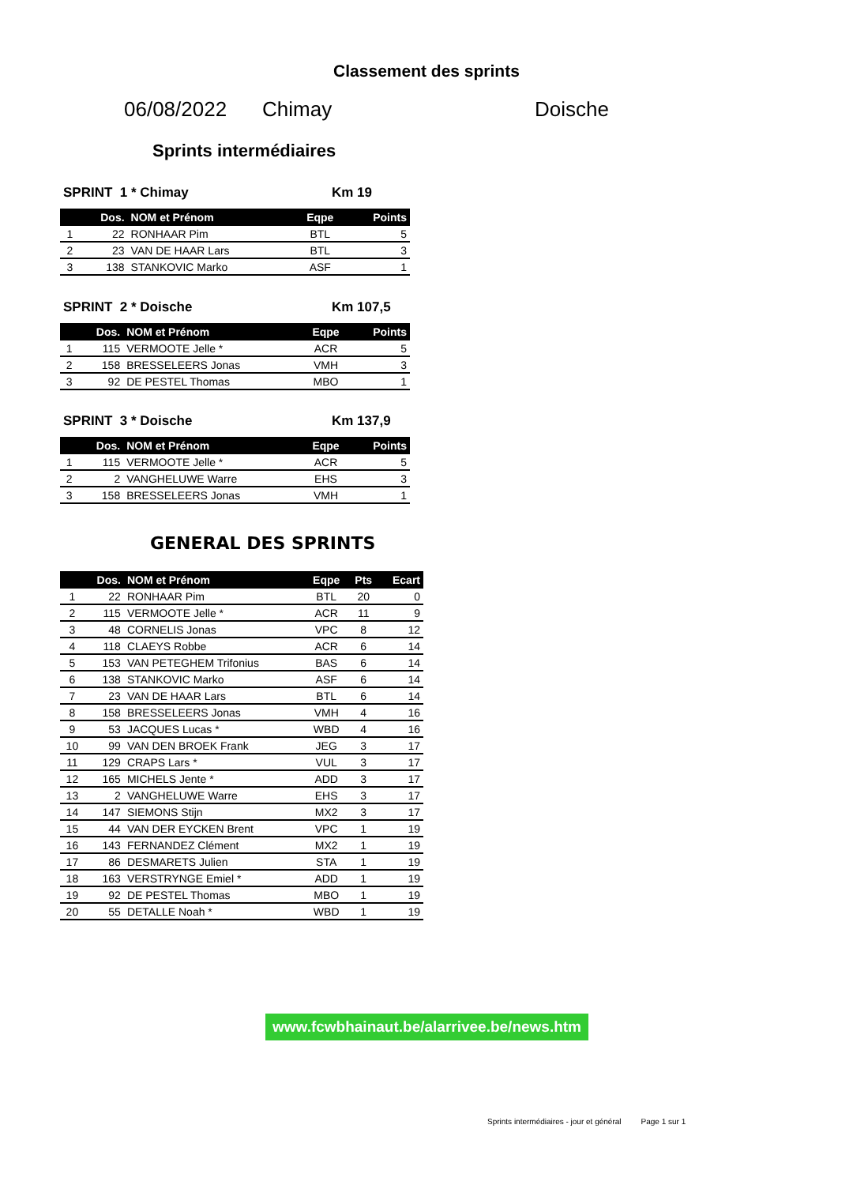Classement des sprints
06/08/2022 Chimay Doische
Sprints intermédiaires
SPRINT 1 * Chimay Km 19
| | Dos. | NOM et Prénom | Eqpe | Points |
| --- | --- | --- | --- | --- |
| 1 | 22 | RONHAAR Pim | BTL | 5 |
| 2 | 23 | VAN DE HAAR Lars | BTL | 3 |
| 3 | 138 | STANKOVIC Marko | ASF | 1 |
SPRINT 2 * Doische Km 107,5
| | Dos. | NOM et Prénom | Eqpe | Points |
| --- | --- | --- | --- | --- |
| 1 | 115 | VERMOOTE Jelle * | ACR | 5 |
| 2 | 158 | BRESSELEERS Jonas | VMH | 3 |
| 3 | 92 | DE PESTEL Thomas | MBO | 1 |
SPRINT 3 * Doische Km 137,9
| | Dos. | NOM et Prénom | Eqpe | Points |
| --- | --- | --- | --- | --- |
| 1 | 115 | VERMOOTE Jelle * | ACR | 5 |
| 2 | 2 | VANGHELUWE Warre | EHS | 3 |
| 3 | 158 | BRESSELEERS Jonas | VMH | 1 |
GENERAL DES SPRINTS
| | Dos. | NOM et Prénom | Eqpe | Pts | Ecart |
| --- | --- | --- | --- | --- | --- |
| 1 | 22 | RONHAAR Pim | BTL | 20 | 0 |
| 2 | 115 | VERMOOTE Jelle * | ACR | 11 | 9 |
| 3 | 48 | CORNELIS Jonas | VPC | 8 | 12 |
| 4 | 118 | CLAEYS Robbe | ACR | 6 | 14 |
| 5 | 153 | VAN PETEGHEM Trifonius | BAS | 6 | 14 |
| 6 | 138 | STANKOVIC Marko | ASF | 6 | 14 |
| 7 | 23 | VAN DE HAAR Lars | BTL | 6 | 14 |
| 8 | 158 | BRESSELEERS Jonas | VMH | 4 | 16 |
| 9 | 53 | JACQUES Lucas * | WBD | 4 | 16 |
| 10 | 99 | VAN DEN BROEK Frank | JEG | 3 | 17 |
| 11 | 129 | CRAPS Lars * | VUL | 3 | 17 |
| 12 | 165 | MICHELS Jente * | ADD | 3 | 17 |
| 13 | 2 | VANGHELUWE Warre | EHS | 3 | 17 |
| 14 | 147 | SIEMONS Stijn | MX2 | 3 | 17 |
| 15 | 44 | VAN DER EYCKEN Brent | VPC | 1 | 19 |
| 16 | 143 | FERNANDEZ Clément | MX2 | 1 | 19 |
| 17 | 86 | DESMARETS Julien | STA | 1 | 19 |
| 18 | 163 | VERSTRYNGE Emiel * | ADD | 1 | 19 |
| 19 | 92 | DE PESTEL Thomas | MBO | 1 | 19 |
| 20 | 55 | DETALLE Noah * | WBD | 1 | 19 |
www.fcwbhainaut.be/alarrivee.be/news.htm
Sprints intermédiaires - jour et général Page 1 sur 1